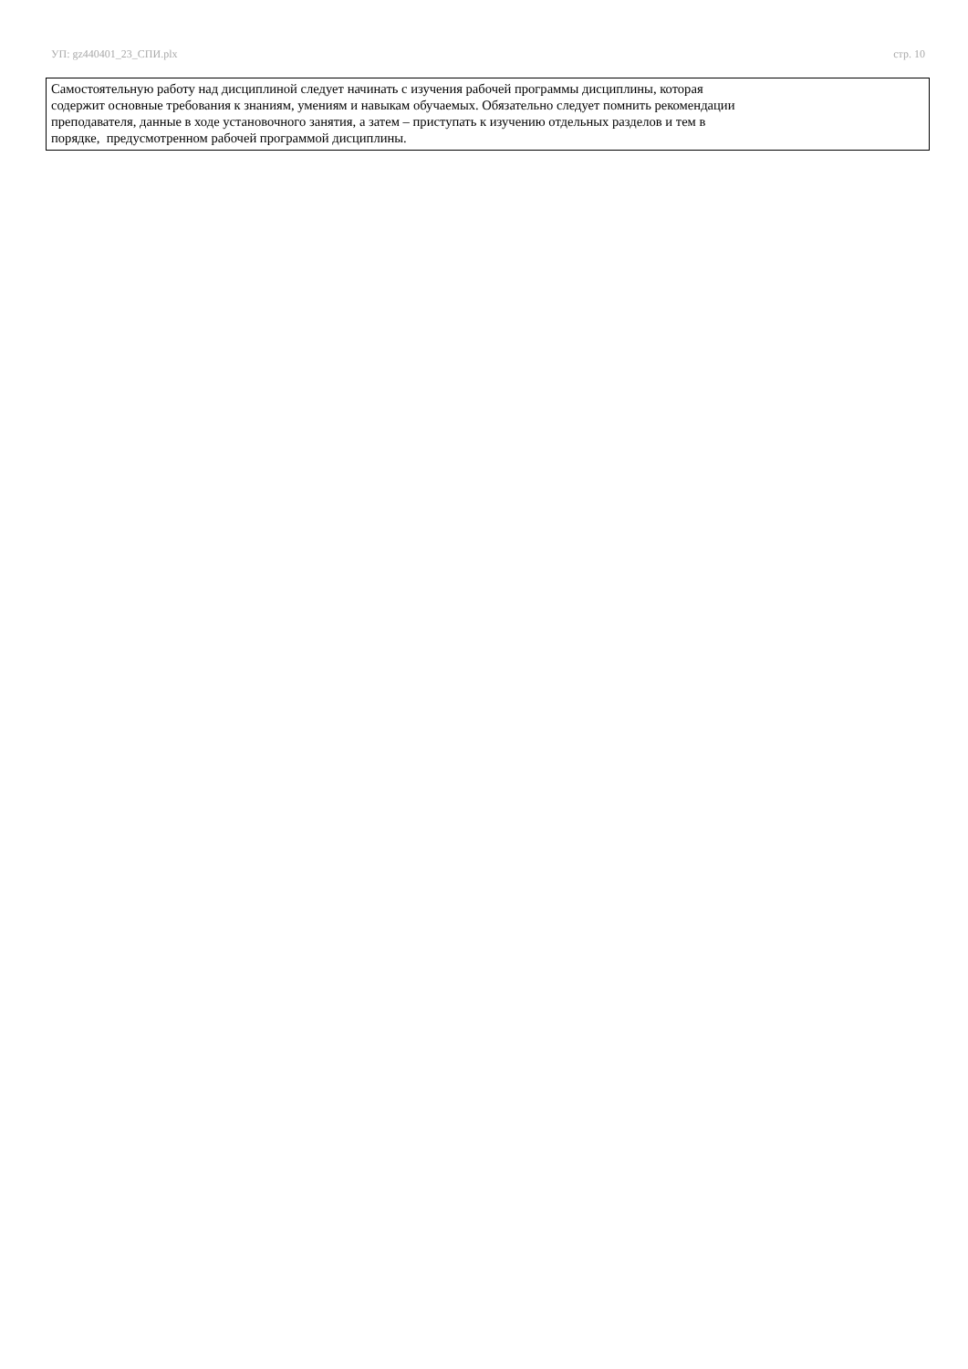УП: gz440401_23_СПИ.plx стр. 10
Самостоятельную работу над дисциплиной следует начинать с изучения рабочей программы дисциплины, которая
содержит основные требования к знаниям, умениям и навыкам обучаемых. Обязательно следует помнить рекомендации
преподавателя, данные в ходе установочного занятия, а затем – приступать к изучению отдельных разделов и тем в
порядке, предусмотренном рабочей программой дисциплины.